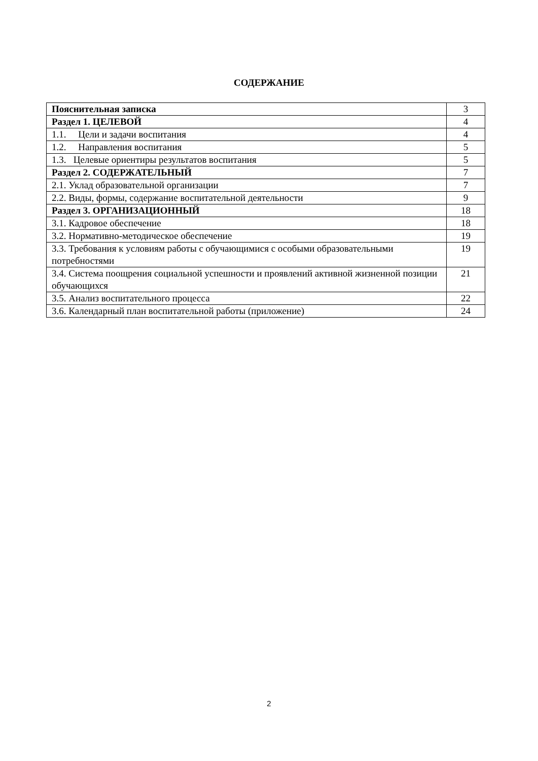СОДЕРЖАНИЕ
| Пояснительная записка | 3 |
| Раздел 1. ЦЕЛЕВОЙ | 4 |
| 1.1. Цели и задачи воспитания | 4 |
| 1.2. Направления воспитания | 5 |
| 1.3. Целевые ориентиры результатов воспитания | 5 |
| Раздел 2. СОДЕРЖАТЕЛЬНЫЙ | 7 |
| 2.1. Уклад образовательной организации | 7 |
| 2.2. Виды, формы, содержание воспитательной деятельности | 9 |
| Раздел 3. ОРГАНИЗАЦИОННЫЙ | 18 |
| 3.1. Кадровое обеспечение | 18 |
| 3.2. Нормативно-методическое обеспечение | 19 |
| 3.3. Требования к условиям работы с обучающимися с особыми образовательными потребностями | 19 |
| 3.4. Система поощрения социальной успешности и проявлений активной жизненной позиции обучающихся | 21 |
| 3.5. Анализ воспитательного процесса | 22 |
| 3.6. Календарный план воспитательной работы (приложение) | 24 |
2